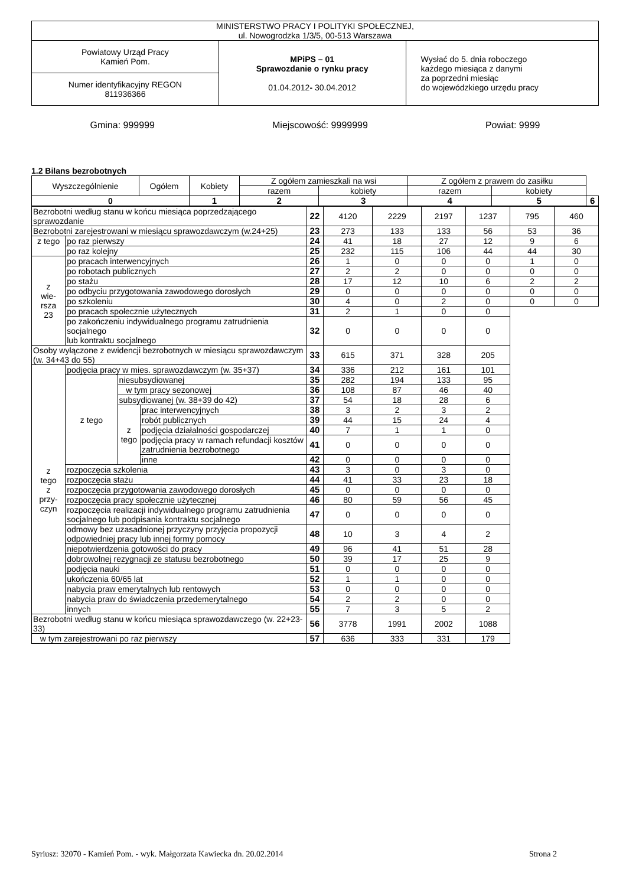| MINISTERSTWO PRACY I POLITYKI SPOŁECZNEJ, ul. Nowogrodzka 1/3/5, 00-513 Warszawa | | |
| Powiatowy Urząd Pracy Kamień Pom. | MPiPS – 01 Sprawozdanie o rynku pracy 01.04.2012 - 30.04.2012 | Wysłać do 5. dnia roboczego każdego miesiąca z danymi za poprzedni miesiąc do wojewódzkiego urzędu pracy |
| Numer identyfikacyjny REGON 811936366 | | |
Gmina: 999999 Miejscowość: 9999999 Powiat: 9999
1.2 Bilans bezrobotnych
| Wyszczególnienie | Ogółem | Kobiety | Z ogółem zamieszkali na wsi | | Z ogółem z prawem do zasiłku | | |
| --- | --- | --- | --- | --- | --- | --- | --- |
| | | | razem | kobiety | razem | kobiety | |
| 0 | | 1 | 2 | 3 | 4 | 5 | 6 |
| Bezrobotni według stanu w końcu miesiąca poprzedzającego sprawozdanie | | | | 22 | 4120 | 2229 | 2197 | 1237 | 795 | 460 |
| Bezrobotni zarejestrowani w miesiącu sprawozdawczym (w.24+25) | | | | 23 | 273 | 133 | 133 | 56 | 53 | 36 |
| z tego | po raz pierwszy | | | 24 | 41 | 18 | 27 | 12 | 9 | 6 |
| | po raz kolejny | | | 25 | 232 | 115 | 106 | 44 | 44 | 30 |
| z wie- rsza 23 | po pracach interwencyjnych | | | 26 | 1 | 0 | 0 | 0 | 1 | 0 |
| | po robotach publicznych | | | 27 | 2 | 2 | 0 | 0 | 0 | 0 |
| | po stażu | | | 28 | 17 | 12 | 10 | 6 | 2 | 2 |
| | po odbyciu przygotowania zawodowego dorosłych | | | 29 | 0 | 0 | 0 | 0 | 0 | 0 |
| | po szkoleniu | | | 30 | 4 | 0 | 2 | 0 | 0 | 0 |
| | po pracach społecznie użytecznych | | | 31 | 2 | 1 | 0 | 0 | | |
| | po zakończeniu indywidualnego programu zatrudnienia socjalnego lub kontraktu socjalnego | | | 32 | 0 | 0 | 0 | 0 | | |
| Osoby wyłączone z ewidencji bezrobotnych w miesiącu sprawozdawczym (w. 34+43 do 55) | | | | 33 | 615 | 371 | 328 | 205 | | |
| z tego z przy- czyn | podjęcia pracy w mies. sprawozdawczym (w. 35+37) | | | 34 | 336 | 212 | 161 | 101 | | |
| | z tego | niesubsydiowanej | | 35 | 282 | 194 | 133 | 95 | | |
| | | w tym pracy sezonowej | | 36 | 108 | 87 | 46 | 40 | | |
| | | subsydiowanej (w. 38+39 do 42) | | 37 | 54 | 18 | 28 | 6 | | |
| | | z tego | prac interwencyjnych | 38 | 3 | 2 | 3 | 2 | | |
| | | | robót publicznych | 39 | 44 | 15 | 24 | 4 | | |
| | | | podjęcia działalności gospodarczej | 40 | 7 | 1 | 1 | 0 | | |
| | | | podjęcia pracy w ramach refundacji kosztów zatrudnienia bezrobotnego | 41 | 0 | 0 | 0 | 0 | | |
| | | | inne | 42 | 0 | 0 | 0 | 0 | | |
| | rozpoczęcia szkolenia | | | 43 | 3 | 0 | 3 | 0 | | |
| | rozpoczęcia stażu | | | 44 | 41 | 33 | 23 | 18 | | |
| | rozpoczęcia przygotowania zawodowego dorosłych | | | 45 | 0 | 0 | 0 | 0 | | |
| | rozpoczęcia pracy społecznie użytecznej | | | 46 | 80 | 59 | 56 | 45 | | |
| | rozpoczęcia realizacji indywidualnego programu zatrudnienia socjalnego lub podpisania kontraktu socjalnego | | | 47 | 0 | 0 | 0 | 0 | | |
| | odmowy bez uzasadnionej przyczyny przyjęcia propozycji odpowiedniej pracy lub innej formy pomocy | | | 48 | 10 | 3 | 4 | 2 | | |
| | niepotwierdzenia gotowości do pracy | | | 49 | 96 | 41 | 51 | 28 | | |
| | dobrowolnej rezygnacji ze statusu bezrobotnego | | | 50 | 39 | 17 | 25 | 9 | | |
| | podjęcia nauki | | | 51 | 0 | 0 | 0 | 0 | | |
| | ukończenia 60/65 lat | | | 52 | 1 | 1 | 0 | 0 | | |
| | nabycia praw emerytalnych lub rentowych | | | 53 | 0 | 0 | 0 | 0 | | |
| | nabycia praw do świadczenia przedemerytalnego | | | 54 | 2 | 2 | 0 | 0 | | |
| | innych | | | 55 | 7 | 3 | 5 | 2 | | |
| Bezrobotni według stanu w końcu miesiąca sprawozdawczego (w. 22+23-33) | | | | 56 | 3778 | 1991 | 2002 | 1088 | | |
| w tym zarejestrowani po raz pierwszy | | | | 57 | 636 | 333 | 331 | 179 | | |
Syriusz: 32070 - Kamień Pom. - wyk. Małgorzata Kawiecka dn. 20.02.2014 Strona 2